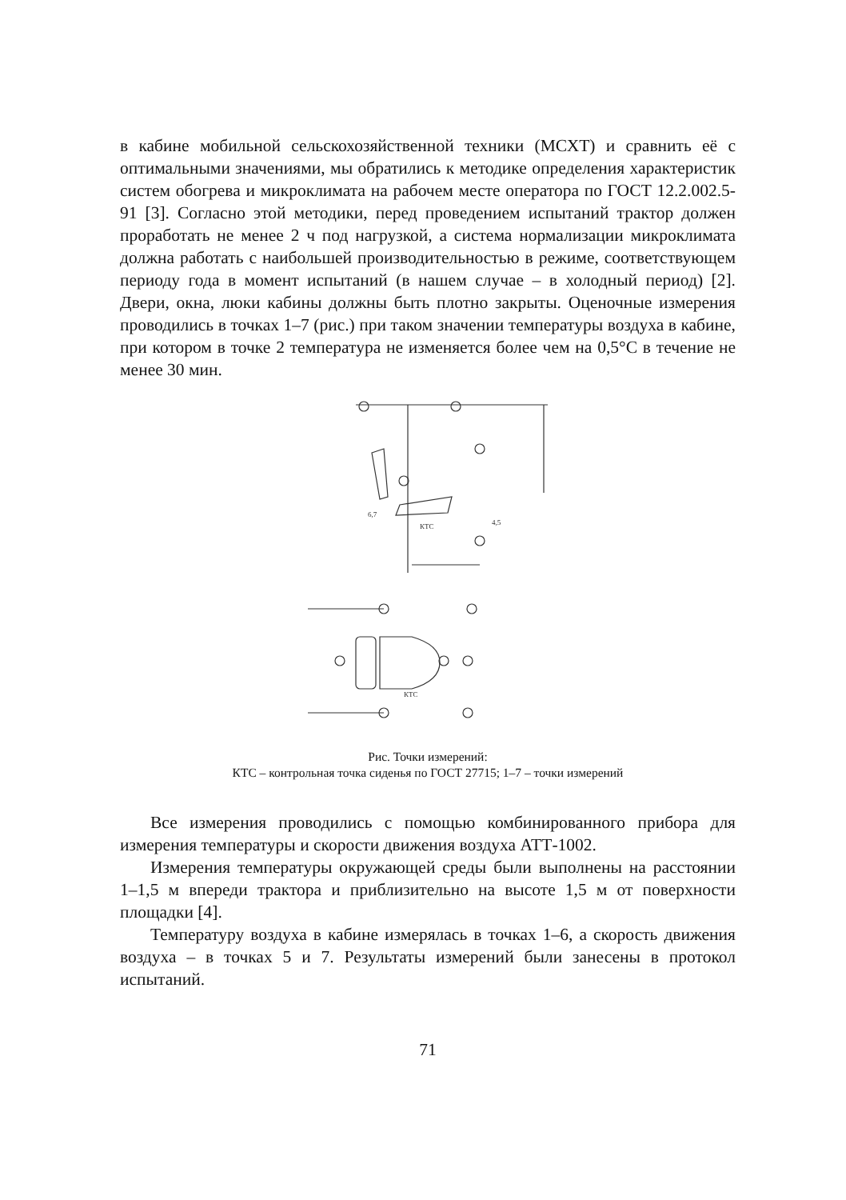в кабине мобильной сельскохозяйственной техники (МСХТ) и сравнить её с оптимальными значениями, мы обратились к методике определения характеристик систем обогрева и микроклимата на рабочем месте оператора по ГОСТ 12.2.002.5-91 [3]. Согласно этой методики, перед проведением испытаний трактор должен проработать не менее 2 ч под нагрузкой, а система нормализации микроклимата должна работать с наибольшей производительностью в режиме, соответствующем периоду года в момент испытаний (в нашем случае – в холодный период) [2]. Двери, окна, люки кабины должны быть плотно закрыты. Оценочные измерения проводились в точках 1–7 (рис.) при таком значении температуры воздуха в кабине, при котором в точке 2 температура не изменяется более чем на 0,5°С в течение не менее 30 мин.
КТС
6,7
4,5
КТС
Рис. Точки измерений:
КТС – контрольная точка сиденья по ГОСТ 27715; 1–7 – точки измерений
Все измерения проводились с помощью комбинированного прибора для измерения температуры и скорости движения воздуха АТТ-1002.
Измерения температуры окружающей среды были выполнены на расстоянии 1–1,5 м впереди трактора и приблизительно на высоте 1,5 м от поверхности площадки [4].
Температуру воздуха в кабине измерялась в точках 1–6, а скорость движения воздуха – в точках 5 и 7. Результаты измерений были занесены в протокол испытаний.
71